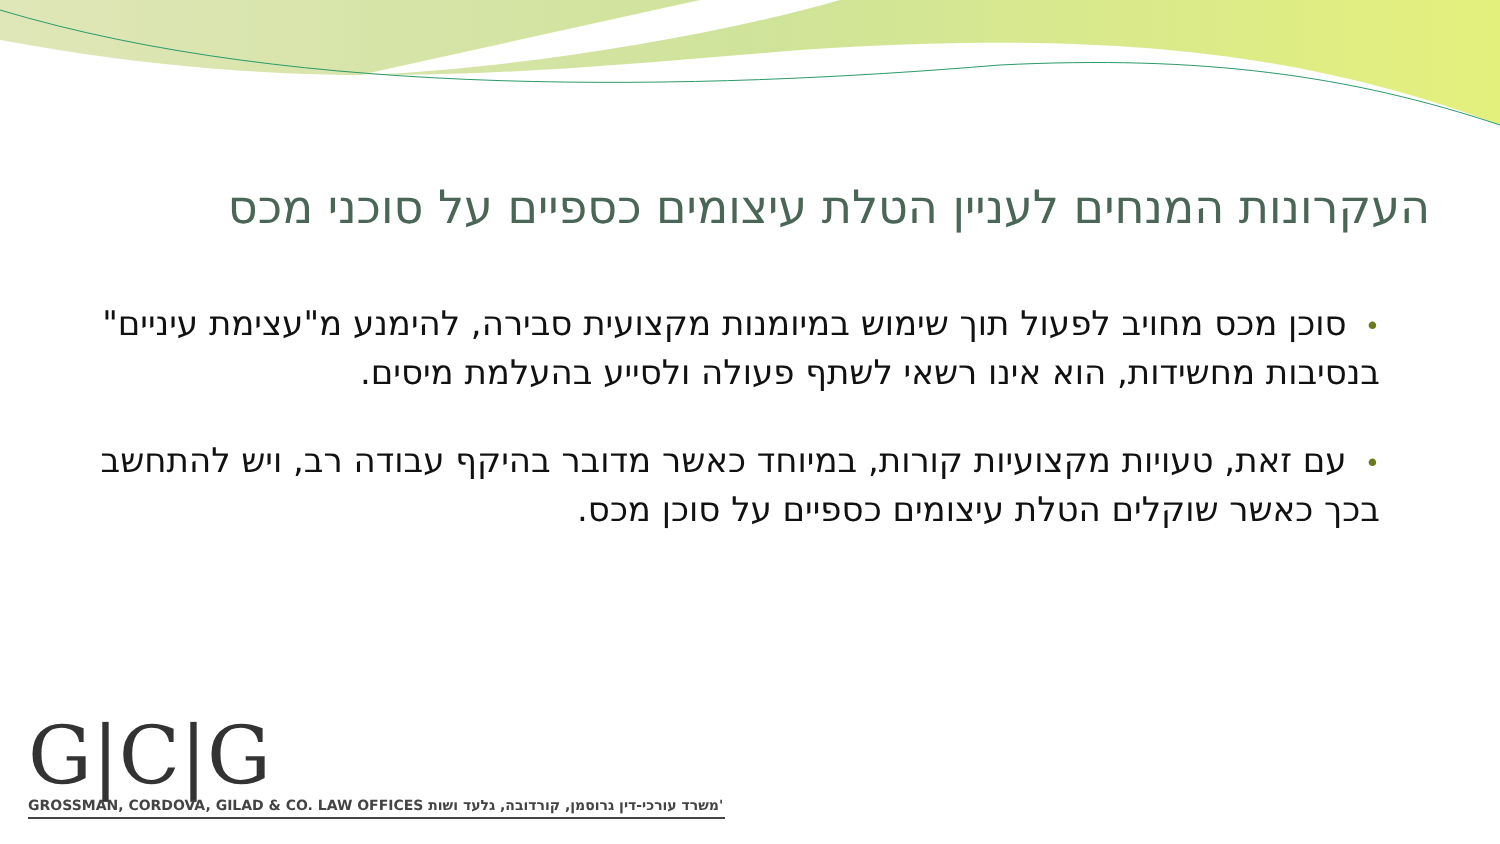העקרונות המנחים לעניין הטלת עיצומים כספיים על סוכני מכס
•סוכן מכס מחויב לפעול תוך שימוש במיומנות מקצועית סבירה, להימנע מ"עצימת עיניים" בנסיבות מחשידות, הוא אינו רשאי לשתף פעולה ולסייע בהעלמת מיסים.
•עם זאת, טעויות מקצועיות קורות, במיוחד כאשר מדובר בהיקף עבודה רב, ויש להתחשב בכך כאשר שוקלים הטלת עיצומים כספיים על סוכן מכס.
G|C|G
GROSSMAN, CORDOVA, GILAD & CO. LAW OFFICES משרד עורכי-דין גרוסמן, קורדובה, גלעד ושות'